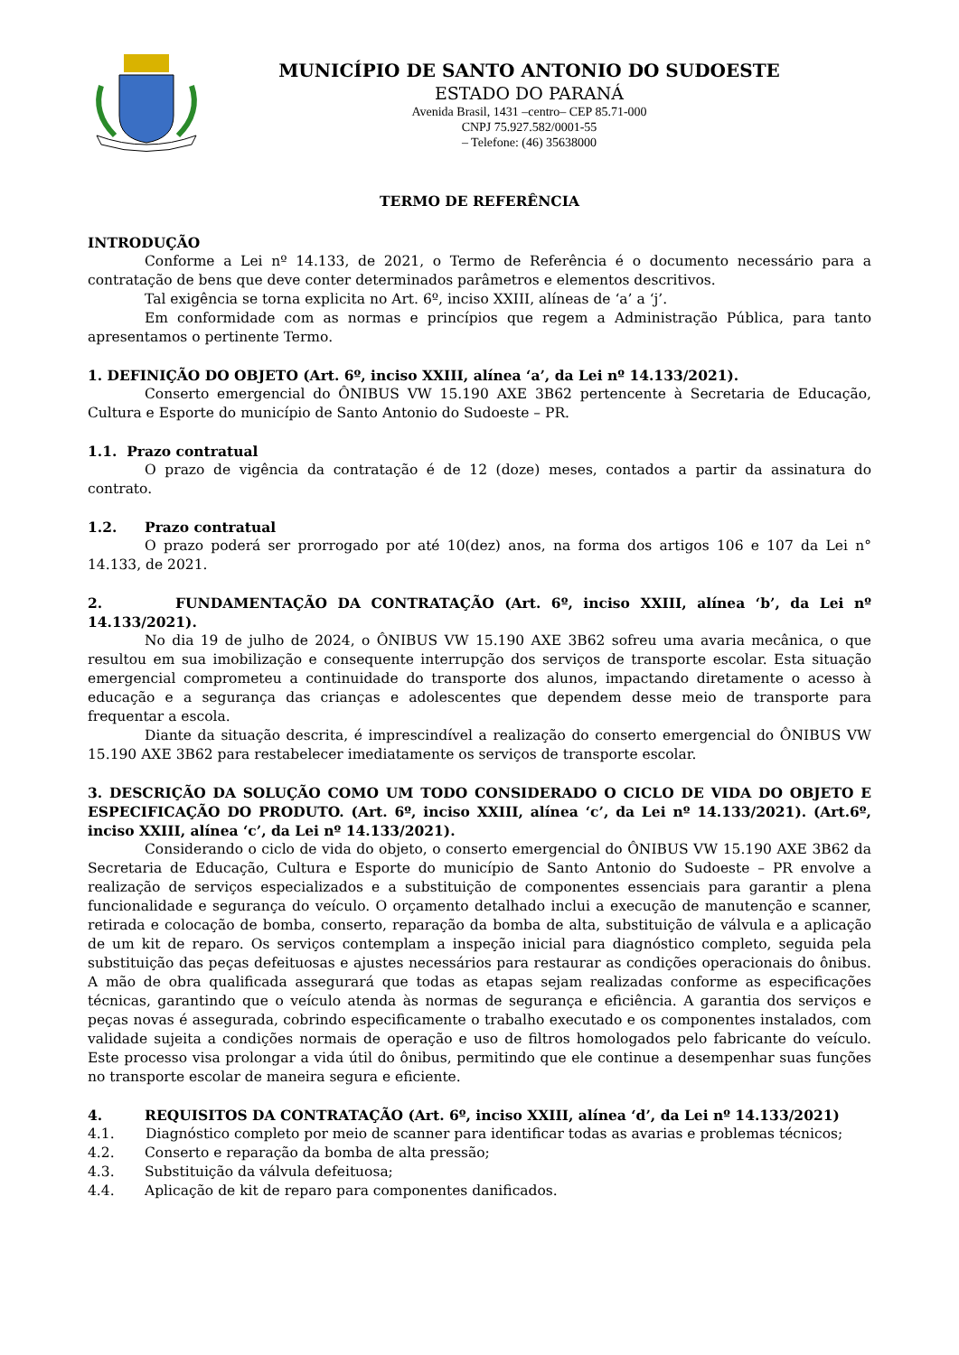MUNICÍPIO DE SANTO ANTONIO DO SUDOESTE
ESTADO DO PARANÁ
Avenida Brasil, 1431 –centro– CEP 85.71-000
CNPJ 75.927.582/0001-55
– Telefone: (46) 35638000
TERMO DE REFERÊNCIA
INTRODUÇÃO
Conforme a Lei nº 14.133, de 2021, o Termo de Referência é o documento necessário para a contratação de bens que deve conter determinados parâmetros e elementos descritivos.
Tal exigência se torna explicita no Art. 6º, inciso XXIII, alíneas de ‘a’ a ‘j’.
Em conformidade com as normas e princípios que regem a Administração Pública, para tanto apresentamos o pertinente Termo.
1. DEFINIÇÃO DO OBJETO (Art. 6º, inciso XXIII, alínea ‘a’, da Lei nº 14.133/2021).
Conserto emergencial do ÔNIBUS VW 15.190 AXE 3B62 pertencente à Secretaria de Educação, Cultura e Esporte do município de Santo Antonio do Sudoeste – PR.
1.1. Prazo contratual
O prazo de vigência da contratação é de 12 (doze) meses, contados a partir da assinatura do contrato.
1.2. Prazo contratual
O prazo poderá ser prorrogado por até 10(dez) anos, na forma dos artigos 106 e 107 da Lei n° 14.133, de 2021.
2. FUNDAMENTAÇÃO DA CONTRATAÇÃO (Art. 6º, inciso XXIII, alínea ‘b’, da Lei nº 14.133/2021).
No dia 19 de julho de 2024, o ÔNIBUS VW 15.190 AXE 3B62 sofreu uma avaria mecânica, o que resultou em sua imobilização e consequente interrupção dos serviços de transporte escolar. Esta situação emergencial comprometeu a continuidade do transporte dos alunos, impactando diretamente o acesso à educação e a segurança das crianças e adolescentes que dependem desse meio de transporte para frequentar a escola.
Diante da situação descrita, é imprescindível a realização do conserto emergencial do ÔNIBUS VW 15.190 AXE 3B62 para restabelecer imediatamente os serviços de transporte escolar.
3. DESCRIÇÃO DA SOLUÇÃO COMO UM TODO CONSIDERADO O CICLO DE VIDA DO OBJETO E ESPECIFICAÇÃO DO PRODUTO. (Art. 6º, inciso XXIII, alínea ‘c’, da Lei nº 14.133/2021). (Art.6º, inciso XXIII, alínea ‘c’, da Lei nº 14.133/2021).
Considerando o ciclo de vida do objeto, o conserto emergencial do ÔNIBUS VW 15.190 AXE 3B62 da Secretaria de Educação, Cultura e Esporte do município de Santo Antonio do Sudoeste – PR envolve a realização de serviços especializados e a substituição de componentes essenciais para garantir a plena funcionalidade e segurança do veículo. O orçamento detalhado inclui a execução de manutenção e scanner, retirada e colocação de bomba, conserto, reparação da bomba de alta, substituição de válvula e a aplicação de um kit de reparo. Os serviços contemplam a inspeção inicial para diagnóstico completo, seguida pela substituição das peças defeituosas e ajustes necessários para restaurar as condições operacionais do ônibus. A mão de obra qualificada assegurará que todas as etapas sejam realizadas conforme as especificações técnicas, garantindo que o veículo atenda às normas de segurança e eficiência. A garantia dos serviços e peças novas é assegurada, cobrindo especificamente o trabalho executado e os componentes instalados, com validade sujeita a condições normais de operação e uso de filtros homologados pelo fabricante do veículo. Este processo visa prolongar a vida útil do ônibus, permitindo que ele continue a desempenhar suas funções no transporte escolar de maneira segura e eficiente.
4. REQUISITOS DA CONTRATAÇÃO (Art. 6º, inciso XXIII, alínea ‘d’, da Lei nº 14.133/2021)
4.1. Diagnóstico completo por meio de scanner para identificar todas as avarias e problemas técnicos;
4.2. Conserto e reparação da bomba de alta pressão;
4.3. Substituição da válvula defeituosa;
4.4. Aplicação de kit de reparo para componentes danificados.